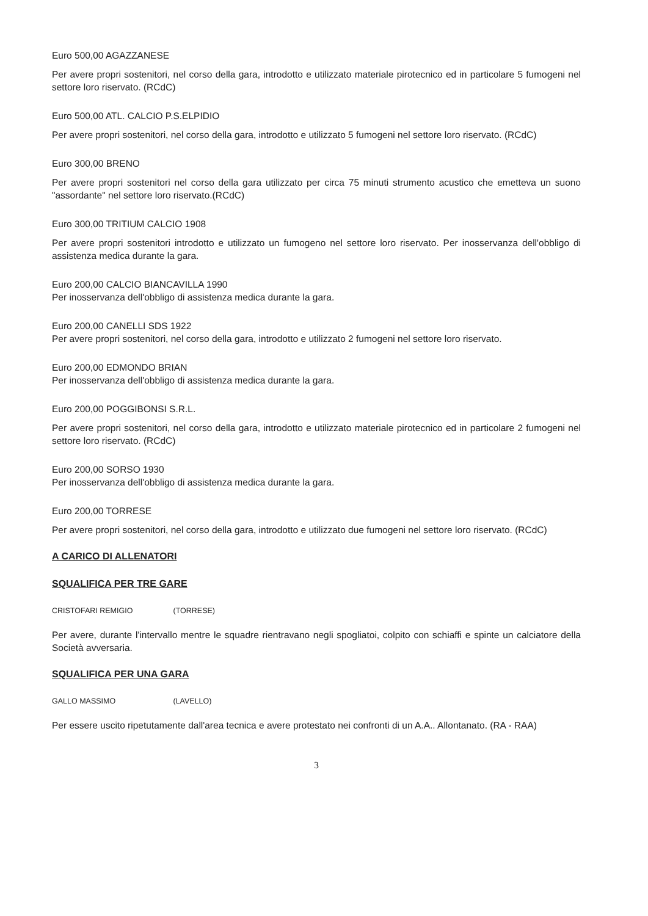Euro 500,00 AGAZZANESE
Per avere propri sostenitori, nel corso della gara, introdotto e utilizzato materiale pirotecnico ed in particolare 5 fumogeni nel settore loro riservato. (RCdC)
Euro 500,00 ATL. CALCIO P.S.ELPIDIO
Per avere propri sostenitori, nel corso della gara, introdotto e utilizzato 5 fumogeni nel settore loro riservato. (RCdC)
Euro 300,00 BRENO
Per avere propri sostenitori nel corso della gara utilizzato per circa 75 minuti strumento acustico che emetteva un suono "assordante" nel settore loro riservato.(RCdC)
Euro 300,00 TRITIUM CALCIO 1908
Per avere propri sostenitori introdotto e utilizzato un fumogeno nel settore loro riservato. Per inosservanza dell'obbligo di assistenza medica durante la gara.
Euro 200,00 CALCIO BIANCAVILLA 1990
Per inosservanza dell'obbligo di assistenza medica durante la gara.
Euro 200,00 CANELLI SDS 1922
Per avere propri sostenitori, nel corso della gara, introdotto e utilizzato 2 fumogeni nel settore loro riservato.
Euro 200,00 EDMONDO BRIAN
Per inosservanza dell'obbligo di assistenza medica durante la gara.
Euro 200,00 POGGIBONSI S.R.L.
Per avere propri sostenitori, nel corso della gara, introdotto e utilizzato materiale pirotecnico ed in particolare 2 fumogeni nel settore loro riservato. (RCdC)
Euro 200,00 SORSO 1930
Per inosservanza dell'obbligo di assistenza medica durante la gara.
Euro 200,00 TORRESE
Per avere propri sostenitori, nel corso della gara, introdotto e utilizzato due fumogeni nel settore loro riservato. (RCdC)
A CARICO DI ALLENATORI
SQUALIFICA PER TRE GARE
CRISTOFARI REMIGIO (TORRESE)
Per avere, durante l'intervallo mentre le squadre rientravano negli spogliatoi, colpito con schiaffi e spinte un calciatore della Società avversaria.
SQUALIFICA PER UNA GARA
GALLO MASSIMO (LAVELLO)
Per essere uscito ripetutamente dall'area tecnica e avere protestato nei confronti di un A.A.. Allontanato. (RA - RAA)
3